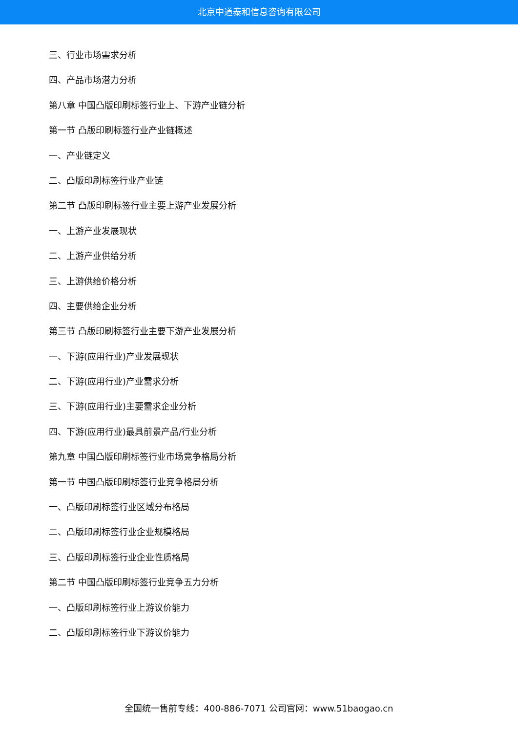北京中道泰和信息咨询有限公司
三、行业市场需求分析
四、产品市场潜力分析
第八章 中国凸版印刷标签行业上、下游产业链分析
第一节 凸版印刷标签行业产业链概述
一、产业链定义
二、凸版印刷标签行业产业链
第二节 凸版印刷标签行业主要上游产业发展分析
一、上游产业发展现状
二、上游产业供给分析
三、上游供给价格分析
四、主要供给企业分析
第三节 凸版印刷标签行业主要下游产业发展分析
一、下游(应用行业)产业发展现状
二、下游(应用行业)产业需求分析
三、下游(应用行业)主要需求企业分析
四、下游(应用行业)最具前景产品/行业分析
第九章 中国凸版印刷标签行业市场竞争格局分析
第一节 中国凸版印刷标签行业竞争格局分析
一、凸版印刷标签行业区域分布格局
二、凸版印刷标签行业企业规模格局
三、凸版印刷标签行业企业性质格局
第二节 中国凸版印刷标签行业竞争五力分析
一、凸版印刷标签行业上游议价能力
二、凸版印刷标签行业下游议价能力
全国统一售前专线：400-886-7071 公司官网：www.51baogao.cn